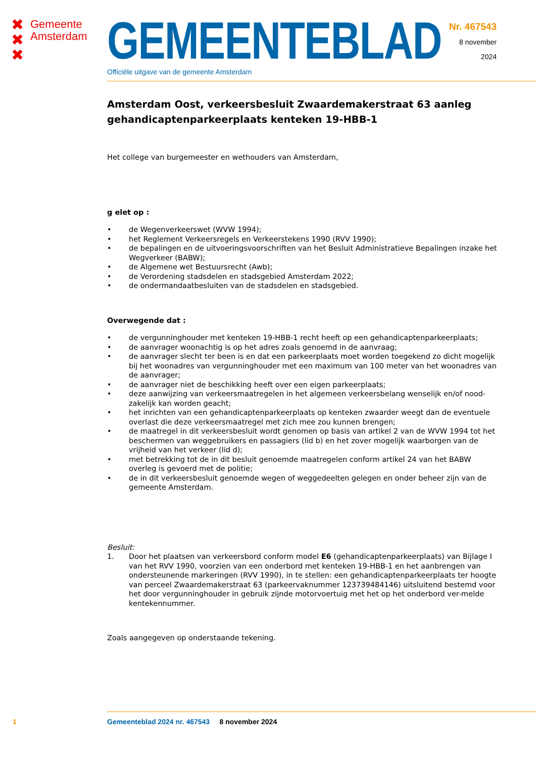✖
✖
✖
Gemeente
Amsterdam
GEMEENTEBLAD
Officiële uitgave van de gemeente Amsterdam
Nr. 467543
8 november
2024
Amsterdam Oost, verkeersbesluit Zwaardemakerstraat 63 aanleg gehandicaptenparkeerplaats kenteken 19-HBB-1
Het college van burgemeester en wethouders van Amsterdam,
g elet op :
• de Wegenverkeerswet (WVW 1994);
• het Reglement Verkeersregels en Verkeerstekens 1990 (RVV 1990);
• de bepalingen en de uitvoeringsvoorschriften van het Besluit Administratieve Bepalingen inzake het Wegverkeer (BABW);
• de Algemene wet Bestuursrecht (Awb);
• de Verordening stadsdelen en stadsgebied Amsterdam 2022;
• de ondermandaatbesluiten van de stadsdelen en stadsgebied.
Overwegende dat :
• de vergunninghouder met kenteken 19-HBB-1 recht heeft op een gehandicaptenparkeerplaats;
• de aanvrager woonachtig is op het adres zoals genoemd in de aanvraag;
• de aanvrager slecht ter been is en dat een parkeerplaats moet worden toegekend zo dicht mogelijk bij het woonadres van vergunninghouder met een maximum van 100 meter van het woonadres van de aanvrager;
• de aanvrager niet de beschikking heeft over een eigen parkeerplaats;
• deze aanwijzing van verkeersmaatregelen in het algemeen verkeersbelang wenselijk en/of nood-zakelijk kan worden geacht;
• het inrichten van een gehandicaptenparkeerplaats op kenteken zwaarder weegt dan de eventuele overlast die deze verkeersmaatregel met zich mee zou kunnen brengen;
• de maatregel in dit verkeersbesluit wordt genomen op basis van artikel 2 van de WVW 1994 tot het beschermen van weggebruikers en passagiers (lid b) en het zover mogelijk waarborgen van de vrijheid van het verkeer (lid d);
• met betrekking tot de in dit besluit genoemde maatregelen conform artikel 24 van het BABW overleg is gevoerd met de politie;
• de in dit verkeersbesluit genoemde wegen of weggedeelten gelegen en onder beheer zijn van de gemeente Amsterdam.
Besluit:
1. Door het plaatsen van verkeersbord conform model E6 (gehandicaptenparkeerplaats) van Bijlage I van het RVV 1990, voorzien van een onderbord met kenteken 19-HBB-1 en het aanbrengen van ondersteunende markeringen (RVV 1990), in te stellen: een gehandicaptenparkeerplaats ter hoogte van perceel Zwaardemakerstraat 63 (parkeervaknummer 123739484146) uitsluitend bestemd voor het door vergunninghouder in gebruik zijnde motorvoertuig met het op het onderbord ver-melde kentekennummer.
Zoals aangegeven op onderstaande tekening.
1 Gemeenteblad 2024 nr. 467543 8 november 2024